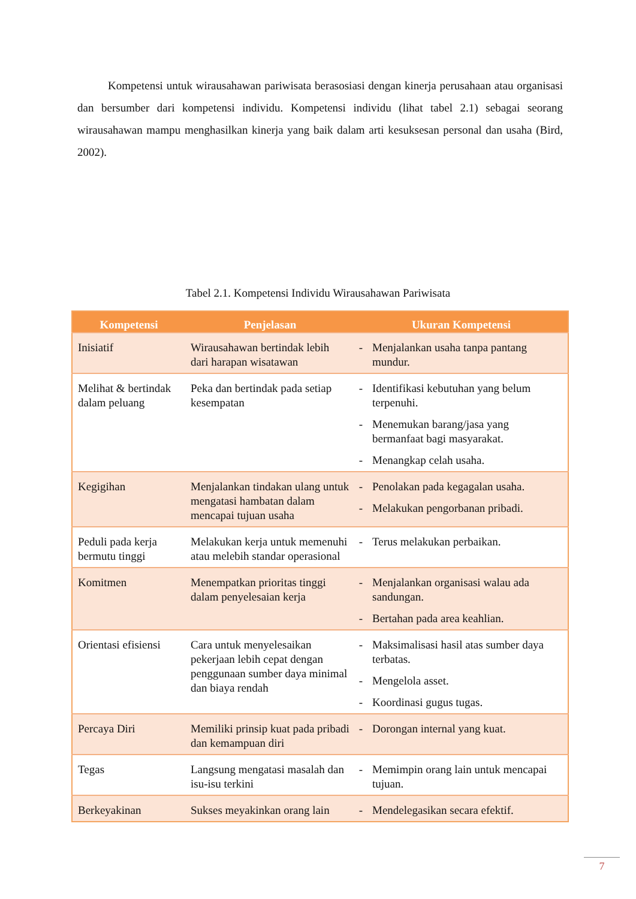Kompetensi untuk wirausahawan pariwisata berasosiasi dengan kinerja perusahaan atau organisasi dan bersumber dari kompetensi individu. Kompetensi individu (lihat tabel 2.1) sebagai seorang wirausahawan mampu menghasilkan kinerja yang baik dalam arti kesuksesan personal dan usaha (Bird, 2002).
Tabel 2.1. Kompetensi Individu Wirausahawan Pariwisata
| Kompetensi | Penjelasan | Ukuran Kompetensi | |
| --- | --- | --- | --- |
| Inisiatif | Wirausahawan bertindak lebih dari harapan wisatawan | - | Menjalankan usaha tanpa pantang mundur. |
| Melihat & bertindak dalam peluang | Peka dan bertindak pada setiap kesempatan | - - - | Identifikasi kebutuhan yang belum terpenuhi. Menemukan barang/jasa yang bermanfaat bagi masyarakat. Menangkap celah usaha. |
| Kegigihan | Menjalankan tindakan ulang untuk mengatasi hambatan dalam mencapai tujuan usaha | - - | Penolakan pada kegagalan usaha. Melakukan pengorbanan pribadi. |
| Peduli pada kerja bermutu tinggi | Melakukan kerja untuk memenuhi atau melebih standar operasional | - | Terus melakukan perbaikan. |
| Komitmen | Menempatkan prioritas tinggi dalam penyelesaian kerja | - - | Menjalankan organisasi walau ada sandungan. Bertahan pada area keahlian. |
| Orientasi efisiensi | Cara untuk menyelesaikan pekerjaan lebih cepat dengan penggunaan sumber daya minimal dan biaya rendah | - - - | Maksimalisasi hasil atas sumber daya terbatas. Mengelola asset. Koordinasi gugus tugas. |
| Percaya Diri | Memiliki prinsip kuat pada pribadi dan kemampuan diri | - | Dorongan internal yang kuat. |
| Tegas | Langsung mengatasi masalah dan isu-isu terkini | - | Memimpin orang lain untuk mencapai tujuan. |
| Berkeyakinan | Sukses meyakinkan orang lain | - | Mendelegasikan secara efektif. |
7